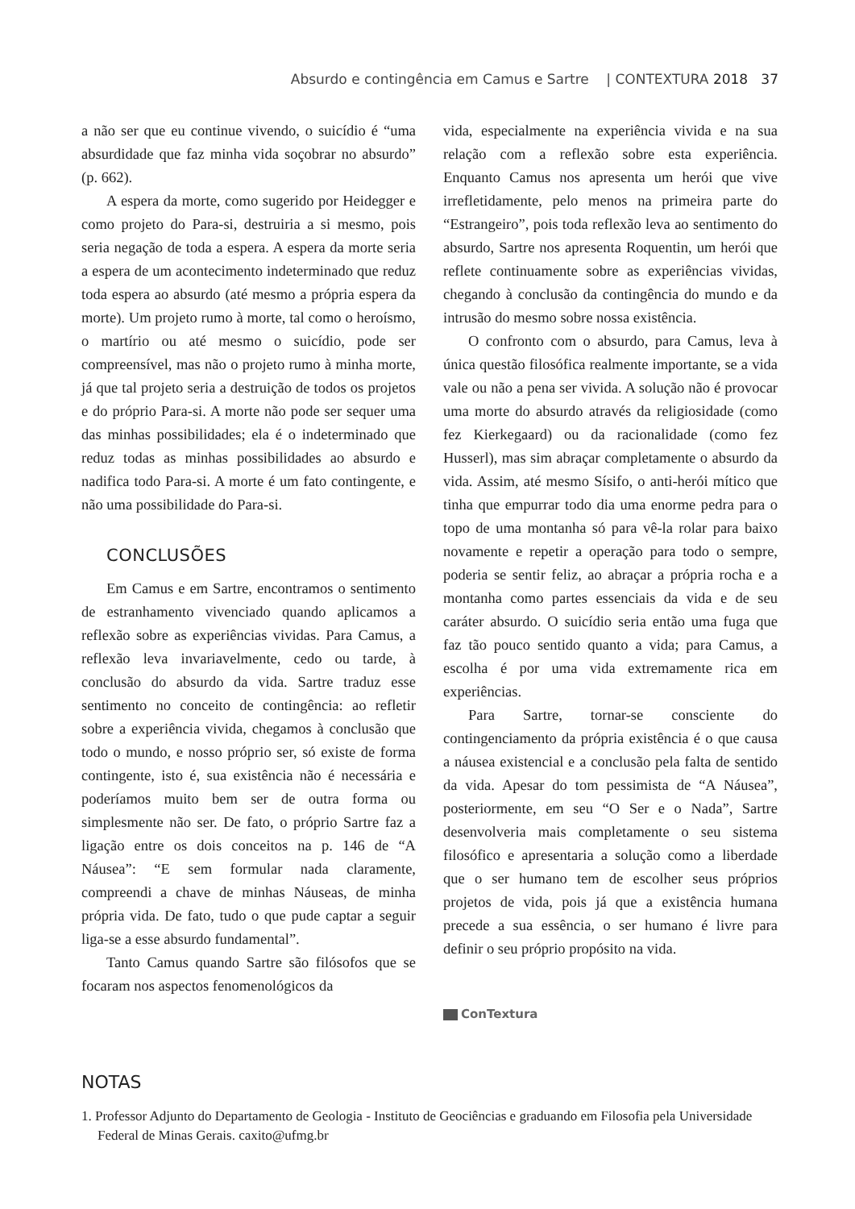Absurdo e contingência em Camus e Sartre | CONTEXTURA 2018 37
a não ser que eu continue vivendo, o suicídio é “uma absurdidade que faz minha vida soçobrar no absurdo” (p. 662).
A espera da morte, como sugerido por Heidegger e como projeto do Para-si, destruiria a si mesmo, pois seria negação de toda a espera. A espera da morte seria a espera de um acontecimento indeterminado que reduz toda espera ao absurdo (até mesmo a própria espera da morte). Um projeto rumo à morte, tal como o heroísmo, o martírio ou até mesmo o suicídio, pode ser compreensível, mas não o projeto rumo à minha morte, já que tal projeto seria a destruição de todos os projetos e do próprio Para-si. A morte não pode ser sequer uma das minhas possibilidades; ela é o indeterminado que reduz todas as minhas possibilidades ao absurdo e nadifica todo Para-si. A morte é um fato contingente, e não uma possibilidade do Para-si.
CONCLUSÕES
Em Camus e em Sartre, encontramos o sentimento de estranhamento vivenciado quando aplicamos a reflexão sobre as experiências vividas. Para Camus, a reflexão leva invariavelmente, cedo ou tarde, à conclusão do absurdo da vida. Sartre traduz esse sentimento no conceito de contingência: ao refletir sobre a experiência vivida, chegamos à conclusão que todo o mundo, e nosso próprio ser, só existe de forma contingente, isto é, sua existência não é necessária e poderíamos muito bem ser de outra forma ou simplesmente não ser. De fato, o próprio Sartre faz a ligação entre os dois conceitos na p. 146 de “A Náusea”: “E sem formular nada claramente, compreendi a chave de minhas Náuseas, de minha própria vida. De fato, tudo o que pude captar a seguir liga-se a esse absurdo fundamental”.
Tanto Camus quando Sartre são filósofos que se focaram nos aspectos fenomenológicos da
vida, especialmente na experiência vivida e na sua relação com a reflexão sobre esta experiência. Enquanto Camus nos apresenta um herói que vive irrefletidamente, pelo menos na primeira parte do “Estrangeiro”, pois toda reflexão leva ao sentimento do absurdo, Sartre nos apresenta Roquentin, um herói que reflete continuamente sobre as experiências vividas, chegando à conclusão da contingência do mundo e da intrusão do mesmo sobre nossa existência.
O confronto com o absurdo, para Camus, leva à única questão filosófica realmente importante, se a vida vale ou não a pena ser vivida. A solução não é provocar uma morte do absurdo através da religiosidade (como fez Kierkegaard) ou da racionalidade (como fez Husserl), mas sim abraçar completamente o absurdo da vida. Assim, até mesmo Sísifo, o anti-herói mítico que tinha que empurrar todo dia uma enorme pedra para o topo de uma montanha só para vê-la rolar para baixo novamente e repetir a operação para todo o sempre, poderia se sentir feliz, ao abraçar a própria rocha e a montanha como partes essenciais da vida e de seu caráter absurdo. O suicídio seria então uma fuga que faz tão pouco sentido quanto a vida; para Camus, a escolha é por uma vida extremamente rica em experiências.
Para Sartre, tornar-se consciente do contingenciamento da própria existência é o que causa a náusea existencial e a conclusão pela falta de sentido da vida. Apesar do tom pessimista de “A Náusea”, posteriormente, em seu “O Ser e o Nada”, Sartre desenvolveria mais completamente o seu sistema filosófico e apresentaria a solução como a liberdade que o ser humano tem de escolher seus próprios projetos de vida, pois já que a existência humana precede a sua essência, o ser humano é livre para definir o seu próprio propósito na vida.
ConTextura
NOTAS
1. Professor Adjunto do Departamento de Geologia - Instituto de Geociências e graduando em Filosofia pela Universidade Federal de Minas Gerais. caxito@ufmg.br